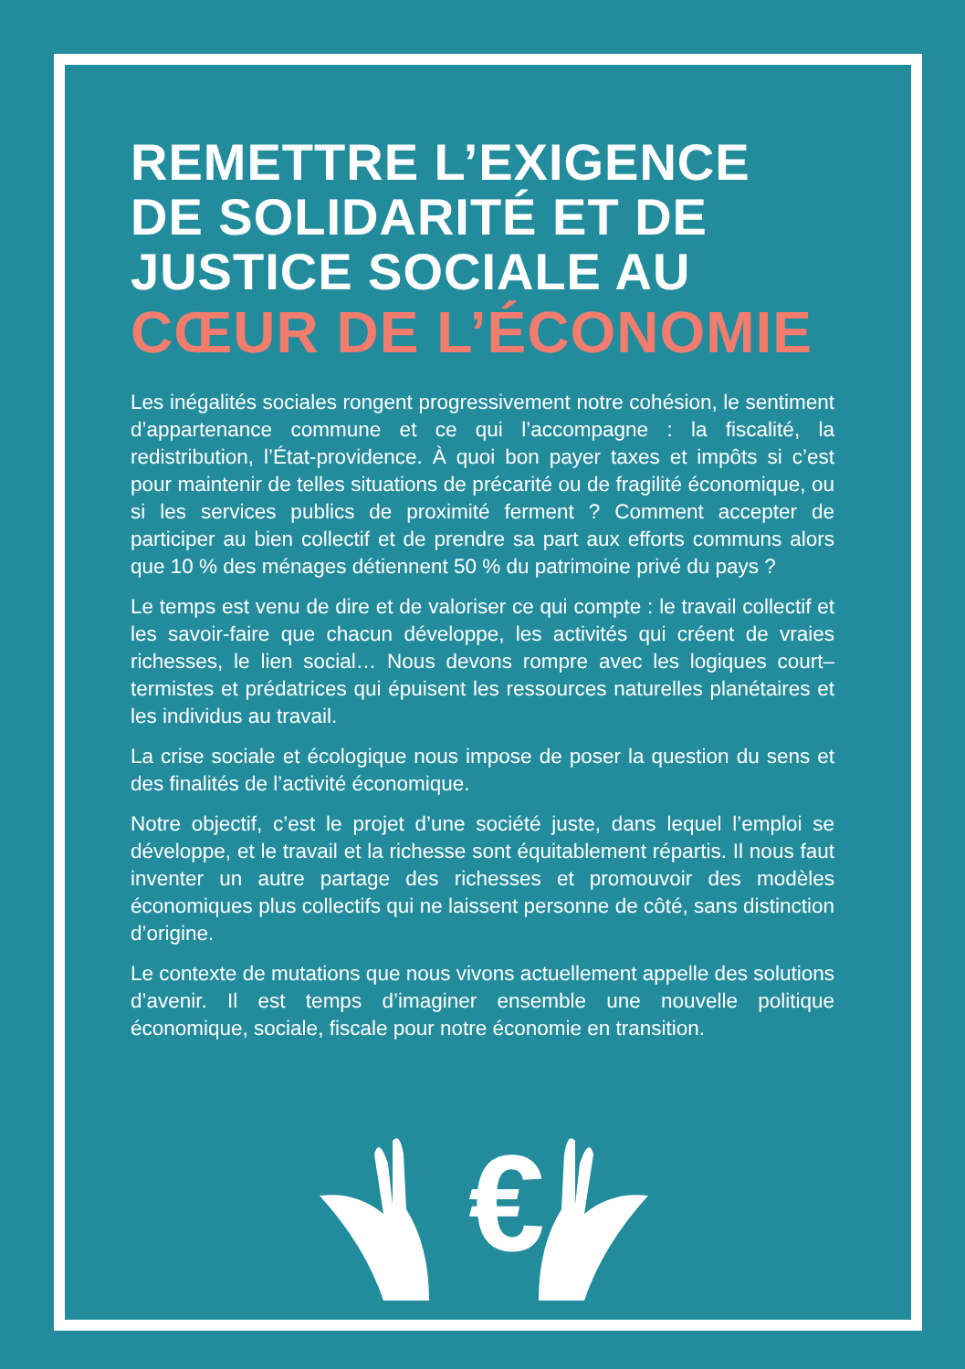REMETTRE L’EXIGENCE DE SOLIDARITÉ ET DE JUSTICE SOCIALE AU
CŒUR DE L’ÉCONOMIE
Les inégalités sociales rongent progressivement notre cohésion, le sentiment d’appartenance commune et ce qui l’accompagne : la fiscalité, la redistribution, l’État-providence. À quoi bon payer taxes et impôts si c’est pour maintenir de telles situations de précarité ou de fragilité économique, ou si les services publics de proximité ferment ? Comment accepter de participer au bien collectif et de prendre sa part aux efforts communs alors que 10 % des ménages détiennent 50 % du patrimoine privé du pays ?
Le temps est venu de dire et de valoriser ce qui compte : le travail collectif et les savoir-faire que chacun développe, les activités qui créent de vraies richesses, le lien social… Nous devons rompre avec les logiques court–termistes et prédatrices qui épuisent les ressources naturelles planétaires et les individus au travail.
La crise sociale et écologique nous impose de poser la question du sens et des finalités de l’activité économique.
Notre objectif, c’est le projet d’une société juste, dans lequel l’emploi se développe, et le travail et la richesse sont équitablement répartis. Il nous faut inventer un autre partage des richesses et promouvoir des modèles économiques plus collectifs qui ne laissent personne de côté, sans distinction d’origine.
Le contexte de mutations que nous vivons actuellement appelle des solutions d’avenir. Il est temps d’imaginer ensemble une nouvelle politique économique, sociale, fiscale pour notre économie en transition.
€